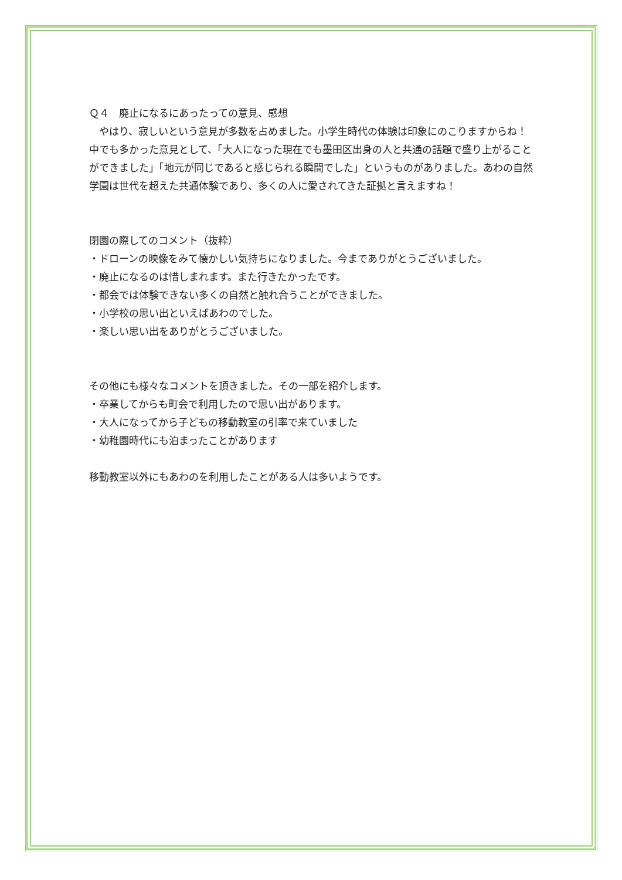Ｑ４　廃止になるにあったっての意見、感想
　やはり、寂しいという意見が多数を占めました。小学生時代の体験は印象にのこりますからね！中でも多かった意見として、「大人になった現在でも墨田区出身の人と共通の話題で盛り上がることができました」「地元が同じであると感じられる瞬間でした」というものがありました。あわの自然学園は世代を超えた共通体験であり、多くの人に愛されてきた証拠と言えますね！
閉園の際してのコメント（抜粋）
・ドローンの映像をみて懐かしい気持ちになりました。今までありがとうございました。
・廃止になるのは惜しまれます。また行きたかったです。
・都会では体験できない多くの自然と触れ合うことができました。
・小学校の思い出といえばあわのでした。
・楽しい思い出をありがとうございました。
その他にも様々なコメントを頂きました。その一部を紹介します。
・卒業してからも町会で利用したので思い出があります。
・大人になってから子どもの移動教室の引率で来ていました
・幼稚園時代にも泊まったことがあります
移動教室以外にもあわのを利用したことがある人は多いようです。